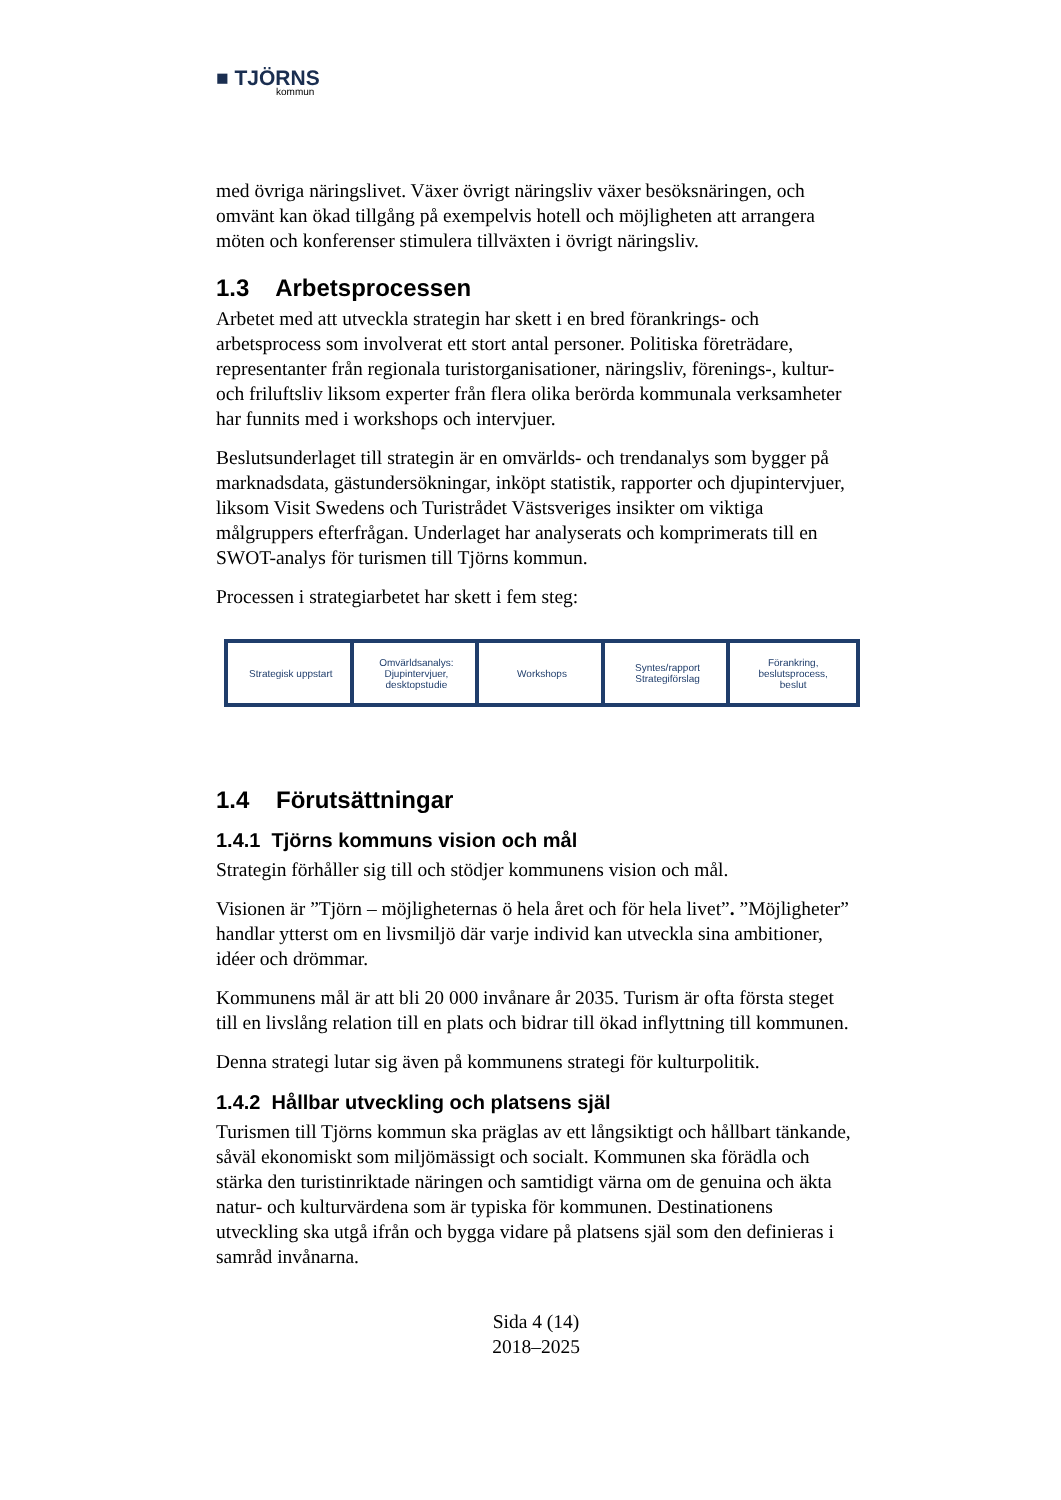■ TJÖRNS
kommun
med övriga näringslivet. Växer övrigt näringsliv växer besöksnäringen, och omvänt kan ökad tillgång på exempelvis hotell och möjligheten att arrangera möten och konferenser stimulera tillväxten i övrigt näringsliv.
1.3 Arbetsprocessen
Arbetet med att utveckla strategin har skett i en bred förankrings- och arbetsprocess som involverat ett stort antal personer. Politiska företrädare, representanter från regionala turistorganisationer, näringsliv, förenings-, kultur- och friluftsliv liksom experter från flera olika berörda kommunala verksamheter har funnits med i workshops och intervjuer.
Beslutsunderlaget till strategin är en omvärlds- och trendanalys som bygger på marknadsdata, gästundersökningar, inköpt statistik, rapporter och djupintervjuer, liksom Visit Swedens och Turistrådet Västsveriges insikter om viktiga målgruppers efterfrågan. Underlaget har analyserats och komprimerats till en SWOT-analys för turismen till Tjörns kommun.
Processen i strategiarbetet har skett i fem steg:
Strategisk uppstart Omvärldsanalys:
Djupintervjuer,
desktopstudie
Workshops Syntes/rapport
Strategiförslag
Förankring,
beslutsprocess,
beslut
1.4 Förutsättningar
1.4.1 Tjörns kommuns vision och mål
Strategin förhåller sig till och stödjer kommunens vision och mål.
Visionen är ”Tjörn – möjligheternas ö hela året och för hela livet”. ”Möjligheter” handlar ytterst om en livsmiljö där varje individ kan utveckla sina ambitioner, idéer och drömmar.
Kommunens mål är att bli 20 000 invånare år 2035. Turism är ofta första steget till en livslång relation till en plats och bidrar till ökad inflyttning till kommunen.
Denna strategi lutar sig även på kommunens strategi för kulturpolitik.
1.4.2 Hållbar utveckling och platsens själ
Turismen till Tjörns kommun ska präglas av ett långsiktigt och hållbart tänkande, såväl ekonomiskt som miljömässigt och socialt. Kommunen ska förädla och stärka den turistinriktade näringen och samtidigt värna om de genuina och äkta natur- och kulturvärdena som är typiska för kommunen. Destinationens utveckling ska utgå ifrån och bygga vidare på platsens själ som den definieras i samråd invånarna.
Sida 4 (14)
2018–2025